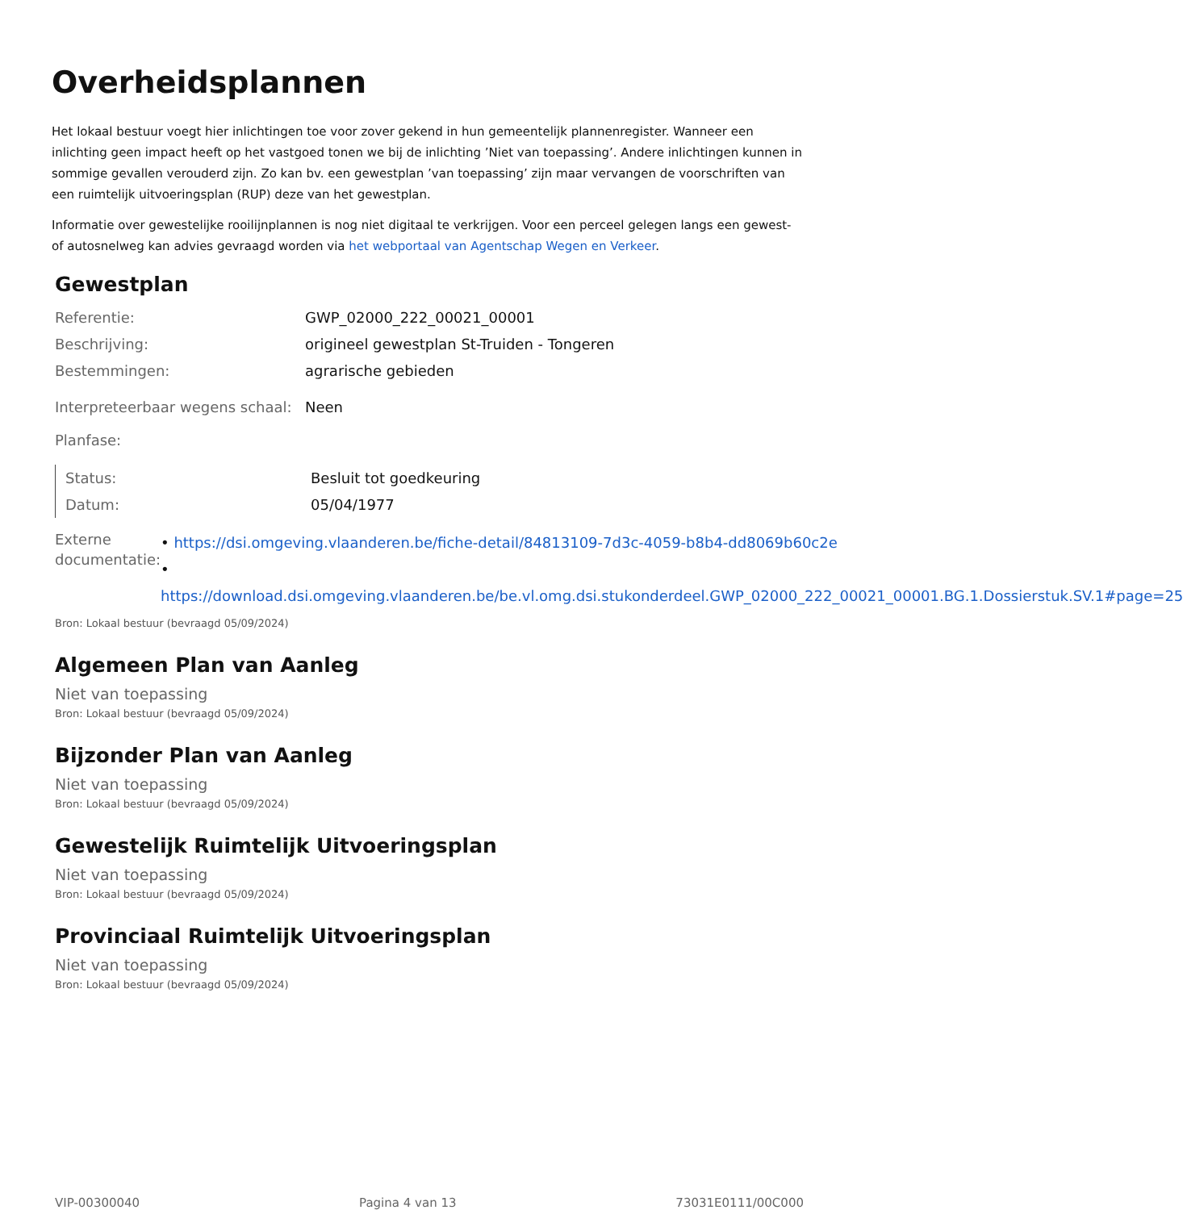Overheidsplannen
Het lokaal bestuur voegt hier inlichtingen toe voor zover gekend in hun gemeentelijk plannenregister. Wanneer een inlichting geen impact heeft op het vastgoed tonen we bij de inlichting ’Niet van toepassing’. Andere inlichtingen kunnen in sommige gevallen verouderd zijn. Zo kan bv. een gewestplan ’van toepassing’ zijn maar vervangen de voorschriften van een ruimtelijk uitvoeringsplan (RUP) deze van het gewestplan.
Informatie over gewestelijke rooilijnplannen is nog niet digitaal te verkrijgen. Voor een perceel gelegen langs een gewest- of autosnelweg kan advies gevraagd worden via het webportaal van Agentschap Wegen en Verkeer.
Gewestplan
| Referentie: | GWP_02000_222_00021_00001 |
| Beschrijving: | origineel gewestplan St-Truiden - Tongeren |
| Bestemmingen: | agrarische gebieden |
| Interpreteerbaar wegens schaal: | Neen |
| Planfase: | |
| Status: | Besluit tot goedkeuring |
| Datum: | 05/04/1977 |
| Externe documentatie: | • https://dsi.omgeving.vlaanderen.be/fiche-detail/84813109-7d3c-4059-b8b4-dd8069b60c2e • https://download.dsi.omgeving.vlaanderen.be/be.vl.omg.dsi.stukonderdeel.GWP_02000_222_00021_00001.BG.1.Dossierstuk.SV.1#page=25 |
Bron: Lokaal bestuur (bevraagd 05/09/2024)
Algemeen Plan van Aanleg
Niet van toepassing
Bron: Lokaal bestuur (bevraagd 05/09/2024)
Bijzonder Plan van Aanleg
Niet van toepassing
Bron: Lokaal bestuur (bevraagd 05/09/2024)
Gewestelijk Ruimtelijk Uitvoeringsplan
Niet van toepassing
Bron: Lokaal bestuur (bevraagd 05/09/2024)
Provinciaal Ruimtelijk Uitvoeringsplan
Niet van toepassing
Bron: Lokaal bestuur (bevraagd 05/09/2024)
VIP-00300040 Pagina 4 van 13 73031E0111/00C000